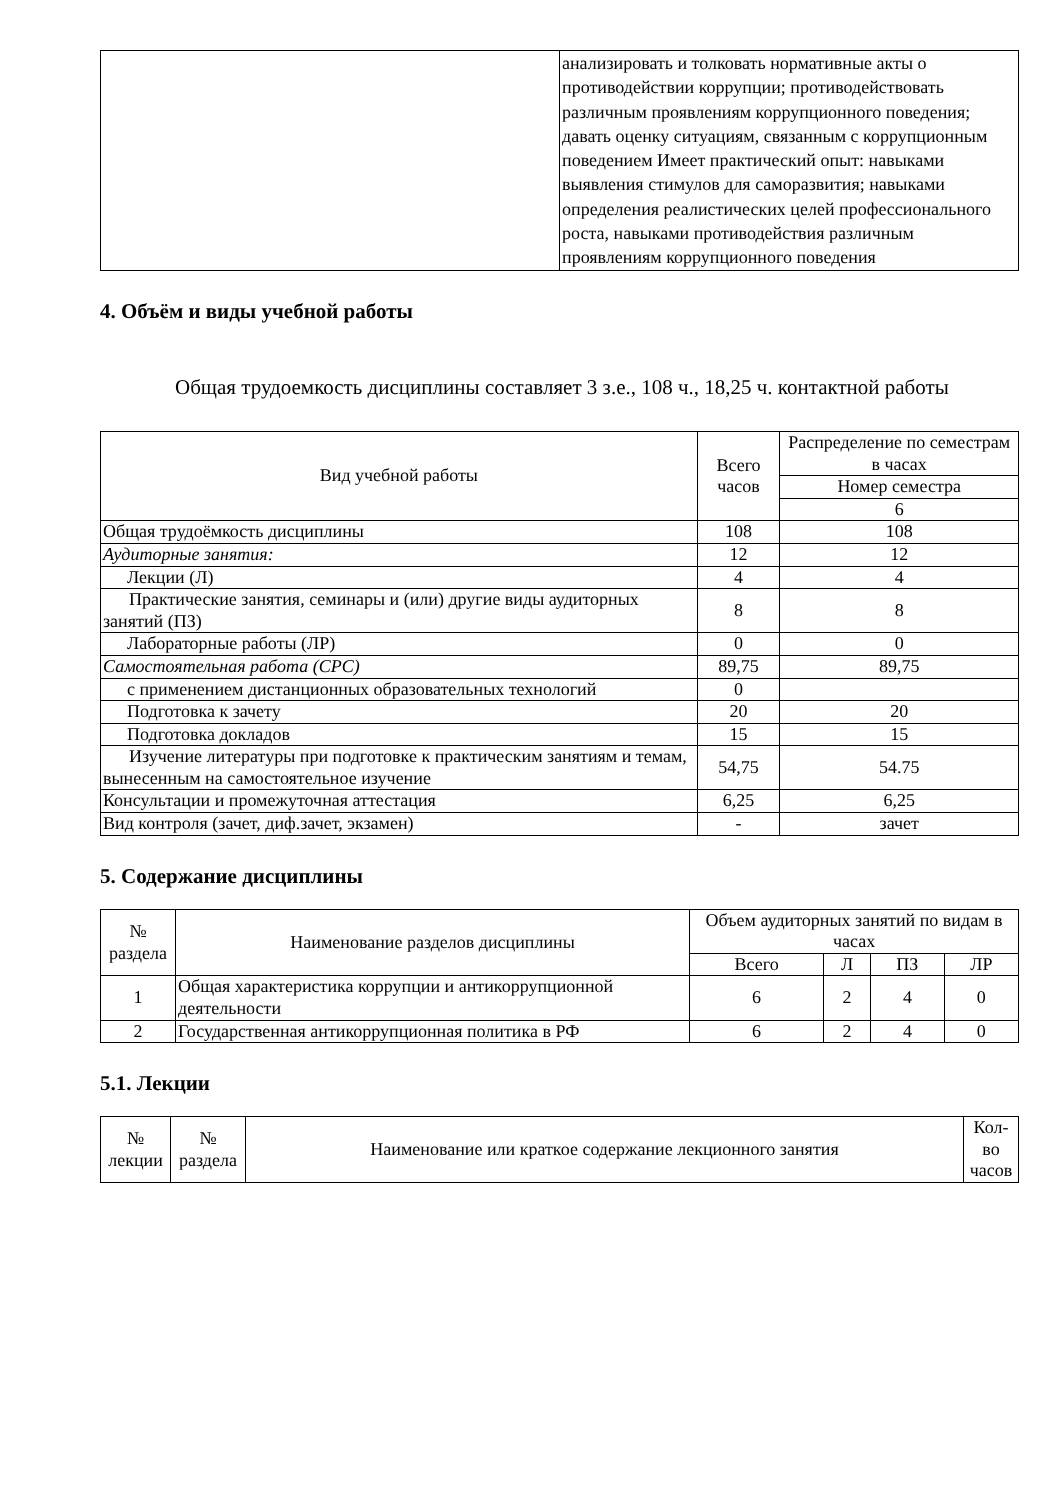| | анализировать и толковать нормативные акты о противодействии коррупции; противодействовать различным проявлениям коррупционного поведения; давать оценку ситуациям, связанным с коррупционным поведением Имеет практический опыт: навыками выявления стимулов для саморазвития; навыками определения реалистических целей профессионального роста, навыками противодействия различным проявлениям коррупционного поведения |
4. Объём и виды учебной работы
Общая трудоемкость дисциплины составляет 3 з.е., 108 ч., 18,25 ч. контактной работы
| Вид учебной работы | Всего часов | Распределение по семестрам в часах |
| --- | --- | --- |
| | | Номер семестра |
| | | 6 |
| Общая трудоёмкость дисциплины | 108 | 108 |
| Аудиторные занятия: | 12 | 12 |
| Лекции (Л) | 4 | 4 |
| Практические занятия, семинары и (или) другие виды аудиторных занятий (ПЗ) | 8 | 8 |
| Лабораторные работы (ЛР) | 0 | 0 |
| Самостоятельная работа (СРС) | 89,75 | 89,75 |
| с применением дистанционных образовательных технологий | 0 | |
| Подготовка к зачету | 20 | 20 |
| Подготовка докладов | 15 | 15 |
| Изучение литературы при подготовке к практическим занятиям и темам, вынесенным на самостоятельное изучение | 54,75 | 54.75 |
| Консультации и промежуточная аттестация | 6,25 | 6,25 |
| Вид контроля (зачет, диф.зачет, экзамен) | - | зачет |
5. Содержание дисциплины
| № раздела | Наименование разделов дисциплины | Объем аудиторных занятий по видам в часах | | | |
| --- | --- | --- | --- | --- | --- |
| | | Всего | Л | ПЗ | ЛР |
| 1 | Общая характеристика коррупции и антикоррупционной деятельности | 6 | 2 | 4 | 0 |
| 2 | Государственная антикоррупционная политика в РФ | 6 | 2 | 4 | 0 |
5.1. Лекции
| № лекции | № раздела | Наименование или краткое содержание лекционного занятия | Кол-во часов |
| --- | --- | --- | --- |